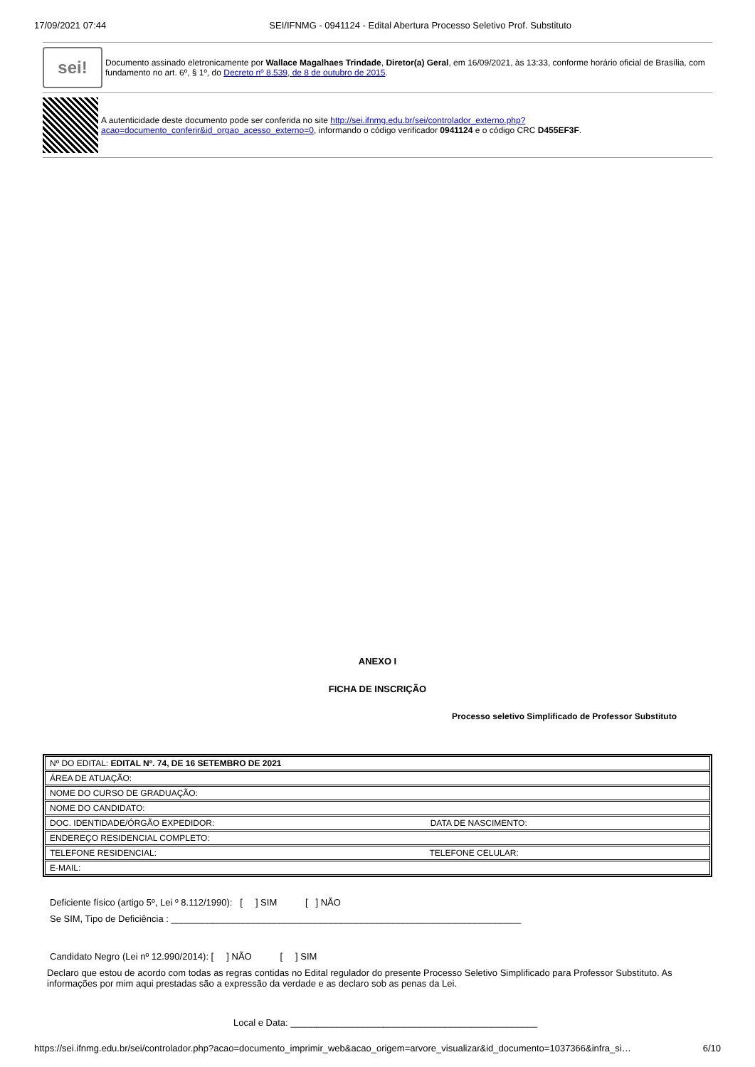17/09/2021 07:44 SEI/IFNMG - 0941124 - Edital Abertura Processo Seletivo Prof. Substituto
sei!
Documento assinado eletronicamente por Wallace Magalhaes Trindade, Diretor(a) Geral, em 16/09/2021, às 13:33, conforme horário oficial de Brasília, com fundamento no art. 6º, § 1º, do Decreto nº 8.539, de 8 de outubro de 2015.
A autenticidade deste documento pode ser conferida no site http://sei.ifnmg.edu.br/sei/controlador_externo.php?acao=documento_conferir&id_orgao_acesso_externo=0, informando o código verificador 0941124 e o código CRC D455EF3F.
ANEXO I
FICHA DE INSCRIÇÃO
Processo seletivo Simplificado de Professor Substituto
| Nº DO EDITAL: EDITAL Nº. 74, DE 16 SETEMBRO DE 2021 |
| ÁREA DE ATUAÇÃO: |
| NOME DO CURSO DE GRADUAÇÃO: |
| NOME DO CANDIDATO: |
| DOC. IDENTIDADE/ÓRGÃO EXPEDIDOR: DATA DE NASCIMENTO: |
| ENDEREÇO RESIDENCIAL COMPLETO: |
| TELEFONE RESIDENCIAL: TELEFONE CELULAR: |
| E-MAIL: |
Deficiente físico (artigo 5º, Lei º 8.112/1990): [ ] SIM [ ] NÃO
Se SIM, Tipo de Deficiência : ____________________________________________________________________
Candidato Negro (Lei nº 12.990/2014): [ ] NÃO [ ] SIM
Declaro que estou de acordo com todas as regras contidas no Edital regulador do presente Processo Seletivo Simplificado para Professor Substituto. As informações por mim aqui prestadas são a expressão da verdade e as declaro sob as penas da Lei.
Local e Data: ________________________________________________
https://sei.ifnmg.edu.br/sei/controlador.php?acao=documento_imprimir_web&acao_origem=arvore_visualizar&id_documento=1037366&infra_si… 6/10